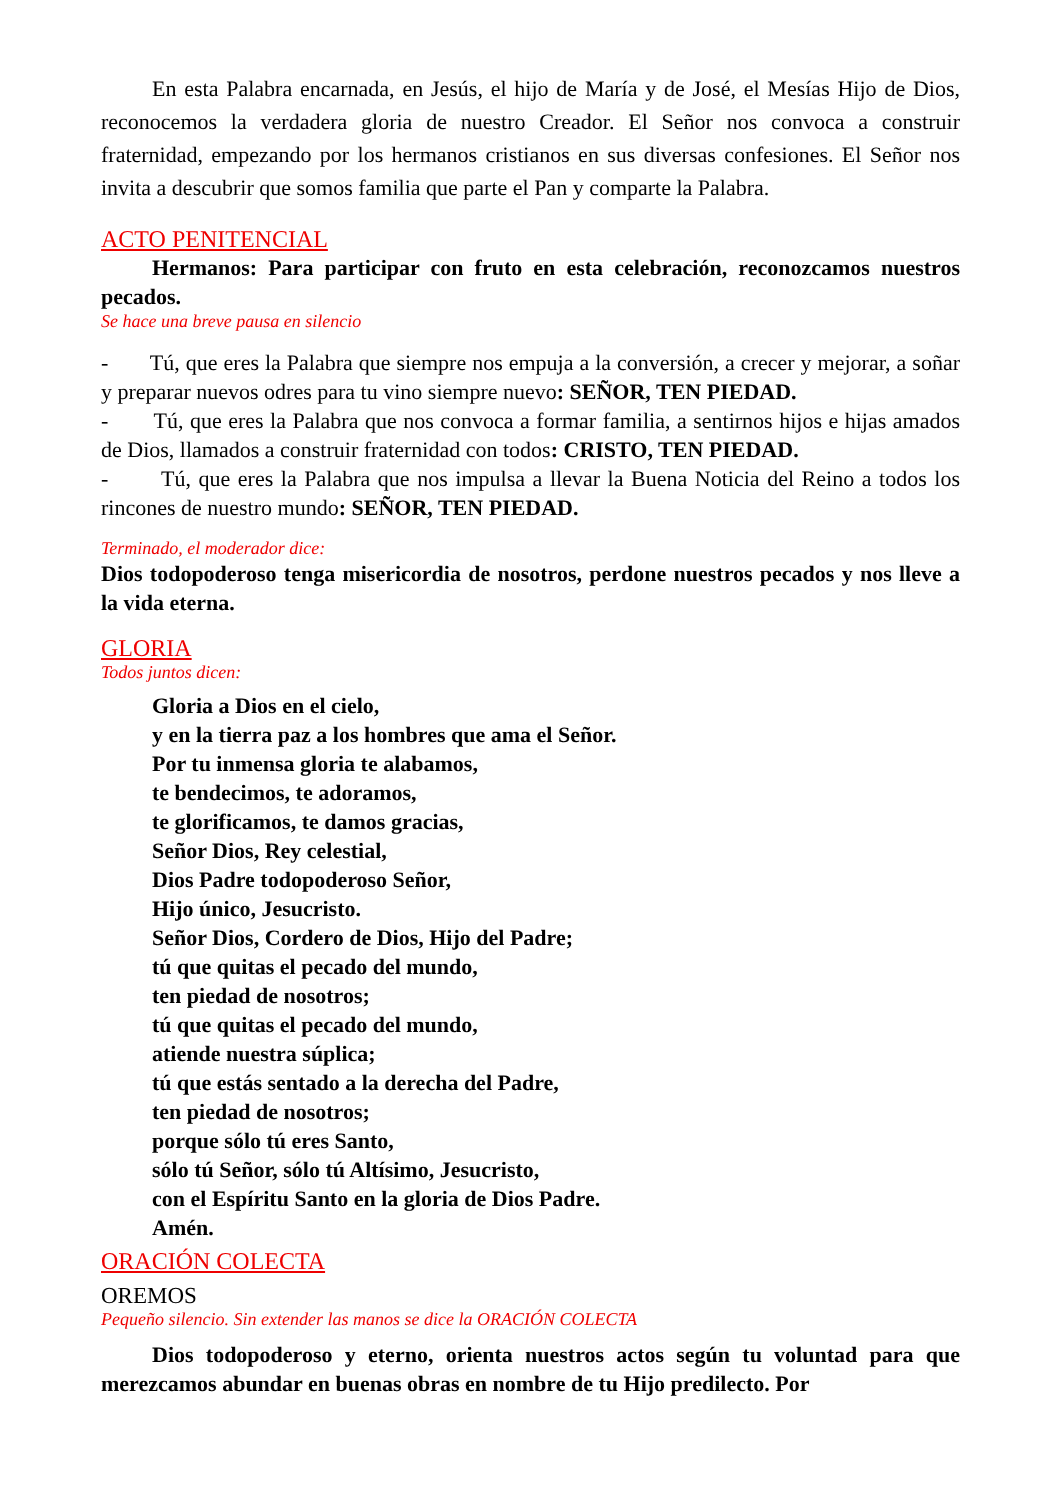En esta Palabra encarnada, en Jesús, el hijo de María y de José, el Mesías Hijo de Dios, reconocemos la verdadera gloria de nuestro Creador. El Señor nos convoca a construir fraternidad, empezando por los hermanos cristianos en sus diversas confesiones. El Señor nos invita a descubrir que somos familia que parte el Pan y comparte la Palabra.
ACTO PENITENCIAL
Hermanos: Para participar con fruto en esta celebración, reconozcamos nuestros pecados.
Se hace una breve pausa en silencio
- Tú, que eres la Palabra que siempre nos empuja a la conversión, a crecer y mejorar, a soñar y preparar nuevos odres para tu vino siempre nuevo: SEÑOR, TEN PIEDAD.
- Tú, que eres la Palabra que nos convoca a formar familia, a sentirnos hijos e hijas amados de Dios, llamados a construir fraternidad con todos: CRISTO, TEN PIEDAD.
- Tú, que eres la Palabra que nos impulsa a llevar la Buena Noticia del Reino a todos los rincones de nuestro mundo: SEÑOR, TEN PIEDAD.
Terminado, el moderador dice:
Dios todopoderoso tenga misericordia de nosotros, perdone nuestros pecados y nos lleve a la vida eterna.
GLORIA
Todos juntos dicen:
Gloria a Dios en el cielo,
y en la tierra paz a los hombres que ama el Señor.
Por tu inmensa gloria te alabamos,
te bendecimos, te adoramos,
te glorificamos, te damos gracias,
Señor Dios, Rey celestial,
Dios Padre todopoderoso Señor,
Hijo único, Jesucristo.
Señor Dios, Cordero de Dios, Hijo del Padre;
tú que quitas el pecado del mundo,
ten piedad de nosotros;
tú que quitas el pecado del mundo,
atiende nuestra súplica;
tú que estás sentado a la derecha del Padre,
ten piedad de nosotros;
porque sólo tú eres Santo,
sólo tú Señor, sólo tú Altísimo, Jesucristo,
con el Espíritu Santo en la gloria de Dios Padre.
Amén.
ORACIÓN COLECTA
OREMOS
Pequeño silencio. Sin extender las manos se dice la ORACIÓN COLECTA
Dios todopoderoso y eterno, orienta nuestros actos según tu voluntad para que merezcamos abundar en buenas obras en nombre de tu Hijo predilecto. Por